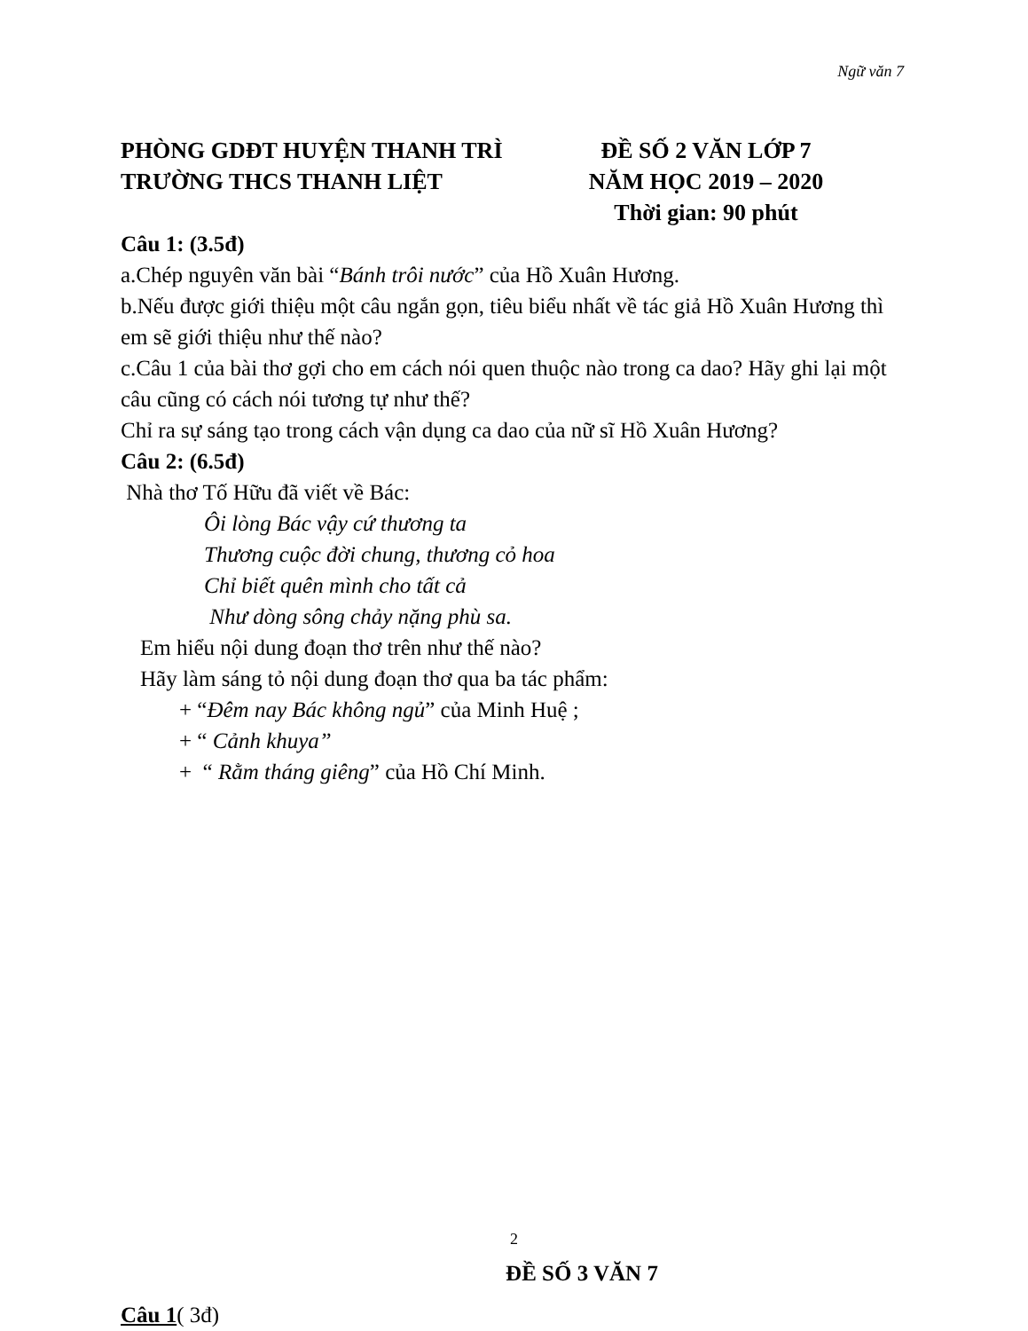Ngữ văn 7
PHÒNG GDĐT HUYỆN THANH TRÌ
TRƯỜNG THCS THANH LIỆT
ĐỀ SỐ 2 VĂN LỚP 7
NĂM HỌC 2019 – 2020
Thời gian: 90 phút
Câu 1: (3.5đ)
a.Chép nguyên văn bài “Bánh trôi nước” của Hồ Xuân Hương.
b.Nếu được giới thiệu một câu ngắn gọn, tiêu biểu nhất về tác giả Hồ Xuân Hương thì em sẽ giới thiệu như thế nào?
c.Câu 1 của bài thơ gợi cho em cách nói quen thuộc nào trong ca dao? Hãy ghi lại một câu cũng có cách nói tương tự như thế?
Chỉ ra sự sáng tạo trong cách vận dụng ca dao của nữ sĩ Hồ Xuân Hương?
Câu 2: (6.5đ)
Nhà thơ Tố Hữu đã viết về Bác:
Ôi lòng Bác vậy cứ thương ta
Thương cuộc đời chung, thương cỏ hoa
Chỉ biết quên mình cho tất cả
Như dòng sông chảy nặng phù sa.
Em hiểu nội dung đoạn thơ trên như thế nào?
Hãy làm sáng tỏ nội dung đoạn thơ qua ba tác phẩm:
+ “Đêm nay Bác không ngủ” của Minh Huệ ;
+ “ Cảnh khuya”
+ “ Rằm tháng giêng” của Hồ Chí Minh.
ĐỀ SỐ 3 VĂN 7
Câu 1( 3đ)
2